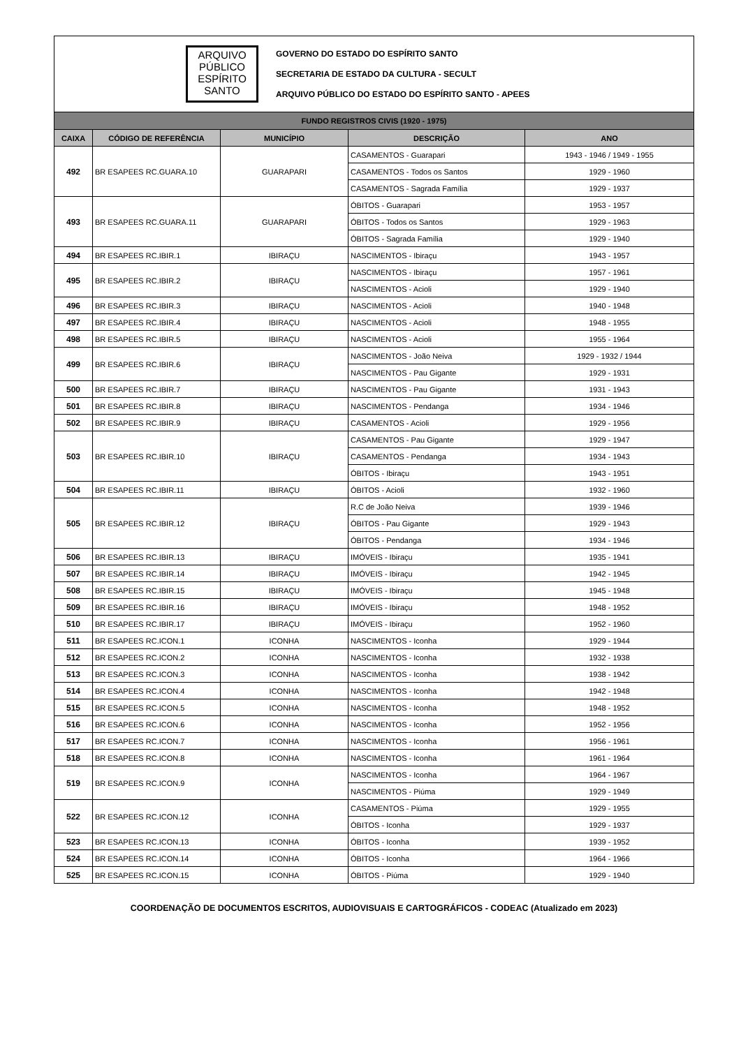ARQUIVO
PÚBLICO
ESPÍRITO
SANTO
GOVERNO DO ESTADO DO ESPÍRITO SANTO
SECRETARIA DE ESTADO DA CULTURA - SECULT
ARQUIVO PÚBLICO DO ESTADO DO ESPÍRITO SANTO - APEES
| FUNDO REGISTROS CIVIS (1920 - 1975) | | | | |
| --- | --- | --- | --- | --- |
| CAIXA | CÓDIGO DE REFERÊNCIA | MUNICÍPIO | DESCRIÇÃO | ANO |
| 492 | BR ESAPEES RC.GUARA.10 | GUARAPARI | CASAMENTOS - Guarapari | 1943 - 1946 / 1949 - 1955 |
| | | | CASAMENTOS - Todos os Santos | 1929 - 1960 |
| | | | CASAMENTOS - Sagrada Família | 1929 - 1937 |
| 493 | BR ESAPEES RC.GUARA.11 | GUARAPARI | ÓBITOS - Guarapari | 1953 - 1957 |
| | | | ÓBITOS - Todos os Santos | 1929 - 1963 |
| | | | ÓBITOS - Sagrada Família | 1929 - 1940 |
| 494 | BR ESAPEES RC.IBIR.1 | IBIRAÇU | NASCIMENTOS - Ibiraçu | 1943 - 1957 |
| 495 | BR ESAPEES RC.IBIR.2 | IBIRAÇU | NASCIMENTOS - Ibiraçu | 1957 - 1961 |
| | | | NASCIMENTOS - Acioli | 1929 - 1940 |
| 496 | BR ESAPEES RC.IBIR.3 | IBIRAÇU | NASCIMENTOS - Acioli | 1940 - 1948 |
| 497 | BR ESAPEES RC.IBIR.4 | IBIRAÇU | NASCIMENTOS - Acioli | 1948 - 1955 |
| 498 | BR ESAPEES RC.IBIR.5 | IBIRAÇU | NASCIMENTOS - Acioli | 1955 - 1964 |
| 499 | BR ESAPEES RC.IBIR.6 | IBIRAÇU | NASCIMENTOS - João Neiva | 1929 - 1932 / 1944 |
| | | | NASCIMENTOS - Pau Gigante | 1929 - 1931 |
| 500 | BR ESAPEES RC.IBIR.7 | IBIRAÇU | NASCIMENTOS - Pau Gigante | 1931 - 1943 |
| 501 | BR ESAPEES RC.IBIR.8 | IBIRAÇU | NASCIMENTOS - Pendanga | 1934 - 1946 |
| 502 | BR ESAPEES RC.IBIR.9 | IBIRAÇU | CASAMENTOS - Acioli | 1929 - 1956 |
| 503 | BR ESAPEES RC.IBIR.10 | IBIRAÇU | CASAMENTOS - Pau Gigante | 1929 - 1947 |
| | | | CASAMENTOS - Pendanga | 1934 - 1943 |
| | | | ÓBITOS - Ibiraçu | 1943 - 1951 |
| 504 | BR ESAPEES RC.IBIR.11 | IBIRAÇU | ÓBITOS - Acioli | 1932 - 1960 |
| 505 | BR ESAPEES RC.IBIR.12 | IBIRAÇU | R.C de João Neiva | 1939 - 1946 |
| | | | ÓBITOS - Pau Gigante | 1929 - 1943 |
| | | | ÓBITOS - Pendanga | 1934 - 1946 |
| 506 | BR ESAPEES RC.IBIR.13 | IBIRAÇU | IMÓVEIS - Ibiraçu | 1935 - 1941 |
| 507 | BR ESAPEES RC.IBIR.14 | IBIRAÇU | IMÓVEIS - Ibiraçu | 1942 - 1945 |
| 508 | BR ESAPEES RC.IBIR.15 | IBIRAÇU | IMÓVEIS - Ibiraçu | 1945 - 1948 |
| 509 | BR ESAPEES RC.IBIR.16 | IBIRAÇU | IMÓVEIS - Ibiraçu | 1948 - 1952 |
| 510 | BR ESAPEES RC.IBIR.17 | IBIRAÇU | IMÓVEIS - Ibiraçu | 1952 - 1960 |
| 511 | BR ESAPEES RC.ICON.1 | ICONHA | NASCIMENTOS - Iconha | 1929 - 1944 |
| 512 | BR ESAPEES RC.ICON.2 | ICONHA | NASCIMENTOS - Iconha | 1932 - 1938 |
| 513 | BR ESAPEES RC.ICON.3 | ICONHA | NASCIMENTOS - Iconha | 1938 - 1942 |
| 514 | BR ESAPEES RC.ICON.4 | ICONHA | NASCIMENTOS - Iconha | 1942 - 1948 |
| 515 | BR ESAPEES RC.ICON.5 | ICONHA | NASCIMENTOS - Iconha | 1948 - 1952 |
| 516 | BR ESAPEES RC.ICON.6 | ICONHA | NASCIMENTOS - Iconha | 1952 - 1956 |
| 517 | BR ESAPEES RC.ICON.7 | ICONHA | NASCIMENTOS - Iconha | 1956 - 1961 |
| 518 | BR ESAPEES RC.ICON.8 | ICONHA | NASCIMENTOS - Iconha | 1961 - 1964 |
| 519 | BR ESAPEES RC.ICON.9 | ICONHA | NASCIMENTOS - Iconha | 1964 - 1967 |
| | | | NASCIMENTOS - Piúma | 1929 - 1949 |
| 522 | BR ESAPEES RC.ICON.12 | ICONHA | CASAMENTOS - Piúma | 1929 - 1955 |
| | | | ÓBITOS - Iconha | 1929 - 1937 |
| 523 | BR ESAPEES RC.ICON.13 | ICONHA | ÓBITOS - Iconha | 1939 - 1952 |
| 524 | BR ESAPEES RC.ICON.14 | ICONHA | ÓBITOS - Iconha | 1964 - 1966 |
| 525 | BR ESAPEES RC.ICON.15 | ICONHA | ÓBITOS - Piúma | 1929 - 1940 |
COORDENAÇÃO DE DOCUMENTOS ESCRITOS, AUDIOVISUAIS E CARTOGRÁFICOS - CODEAC (Atualizado em 2023)